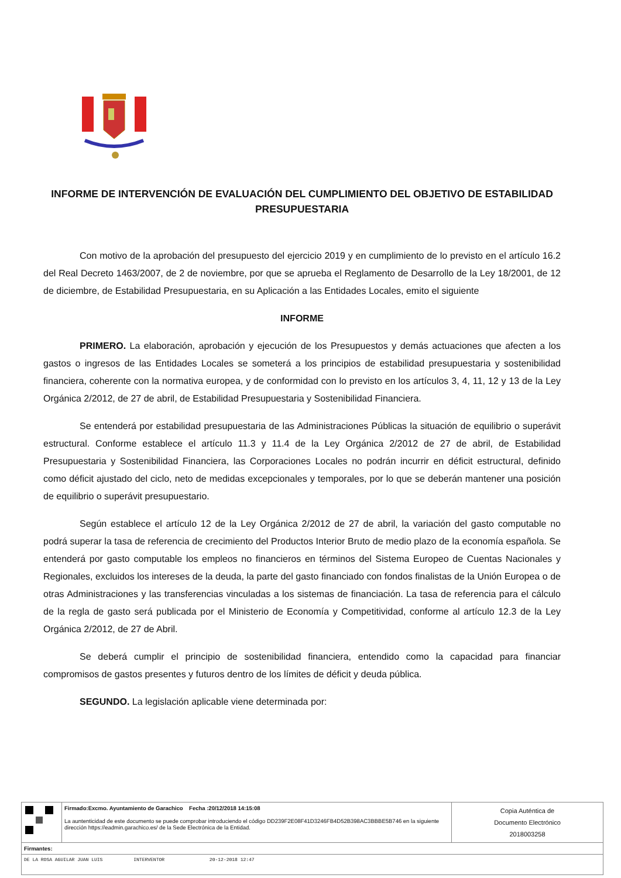INFORME DE INTERVENCIÓN DE EVALUACIÓN DEL CUMPLIMIENTO DEL OBJETIVO DE ESTABILIDAD PRESUPUESTARIA
Con motivo de la aprobación del presupuesto del ejercicio 2019 y en cumplimiento de lo previsto en el artículo 16.2 del Real Decreto 1463/2007, de 2 de noviembre, por que se aprueba el Reglamento de Desarrollo de la Ley 18/2001, de 12 de diciembre, de Estabilidad Presupuestaria, en su Aplicación a las Entidades Locales, emito el siguiente
INFORME
PRIMERO. La elaboración, aprobación y ejecución de los Presupuestos y demás actuaciones que afecten a los gastos o ingresos de las Entidades Locales se someterá a los principios de estabilidad presupuestaria y sostenibilidad financiera, coherente con la normativa europea, y de conformidad con lo previsto en los artículos 3, 4, 11, 12 y 13 de la Ley Orgánica 2/2012, de 27 de abril, de Estabilidad Presupuestaria y Sostenibilidad Financiera.
Se entenderá por estabilidad presupuestaria de las Administraciones Públicas la situación de equilibrio o superávit estructural. Conforme establece el artículo 11.3 y 11.4 de la Ley Orgánica 2/2012 de 27 de abril, de Estabilidad Presupuestaria y Sostenibilidad Financiera, las Corporaciones Locales no podrán incurrir en déficit estructural, definido como déficit ajustado del ciclo, neto de medidas excepcionales y temporales, por lo que se deberán mantener una posición de equilibrio o superávit presupuestario.
Según establece el artículo 12 de la Ley Orgánica 2/2012 de 27 de abril, la variación del gasto computable no podrá superar la tasa de referencia de crecimiento del Productos Interior Bruto de medio plazo de la economía española. Se entenderá por gasto computable los empleos no financieros en términos del Sistema Europeo de Cuentas Nacionales y Regionales, excluidos los intereses de la deuda, la parte del gasto financiado con fondos finalistas de la Unión Europea o de otras Administraciones y las transferencias vinculadas a los sistemas de financiación. La tasa de referencia para el cálculo de la regla de gasto será publicada por el Ministerio de Economía y Competitividad, conforme al artículo 12.3 de la Ley Orgánica 2/2012, de 27 de Abril.
Se deberá cumplir el principio de sostenibilidad financiera, entendido como la capacidad para financiar compromisos de gastos presentes y futuros dentro de los límites de déficit y deuda pública.
SEGUNDO. La legislación aplicable viene determinada por:
| | Firmado:Excmo. Ayuntamiento de Garachico Fecha :20/12/2018 14:15:08 La auntenticidad de este documento se puede comprobar introduciendo el código DD239F2E08F41D3246FB4D52B398AC3BBBE5B746 en la siguiente dirección https://eadmin.garachico.es/ de la Sede Electrónica de la Entidad. | Copia Auténtica de Documento Electrónico 2018003258 |
| Firmantes: | | |
| DE LA ROSA AGUILAR JUAN LUIS INTERVENTOR 20-12-2018 12:47 | | |